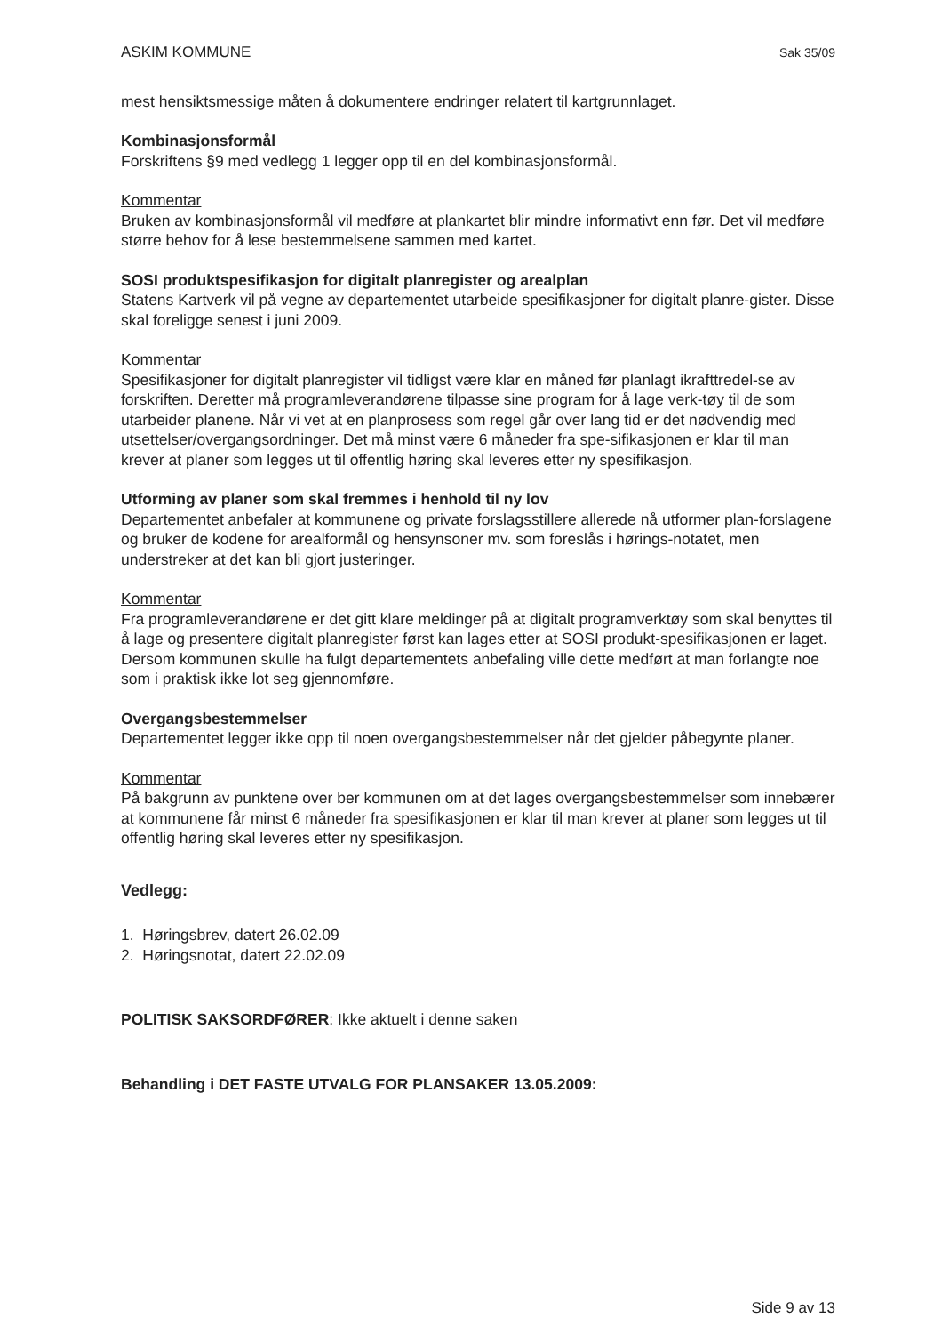ASKIM KOMMUNE Sak 35/09
mest hensiktsmessige måten å dokumentere endringer relatert til kartgrunnlaget.
Kombinasjonsformål
Forskriftens §9 med vedlegg 1 legger opp til en del kombinasjonsformål.
Kommentar
Bruken av kombinasjonsformål vil medføre at plankartet blir mindre informativt enn før. Det vil medføre større behov for å lese bestemmelsene sammen med kartet.
SOSI produktspesifikasjon for digitalt planregister og arealplan
Statens Kartverk vil på vegne av departementet utarbeide spesifikasjoner for digitalt planre-gister. Disse skal foreligge senest i juni 2009.
Kommentar
Spesifikasjoner for digitalt planregister vil tidligst være klar en måned før planlagt ikrafttredel-se av forskriften. Deretter må programleverandørene tilpasse sine program for å lage verk-tøy til de som utarbeider planene. Når vi vet at en planprosess som regel går over lang tid er det nødvendig med utsettelser/overgangsordninger. Det må minst være 6 måneder fra spe-sifikasjonen er klar til man krever at planer som legges ut til offentlig høring skal leveres etter ny spesifikasjon.
Utforming av planer som skal fremmes i henhold til ny lov
Departementet anbefaler at kommunene og private forslagsstillere allerede nå utformer plan-forslagene og bruker de kodene for arealformål og hensynsoner mv. som foreslås i hørings-notatet, men understreker at det kan bli gjort justeringer.
Kommentar
Fra programleverandørene er det gitt klare meldinger på at digitalt programverktøy som skal benyttes til å lage og presentere digitalt planregister først kan lages etter at SOSI produkt-spesifikasjonen er laget. Dersom kommunen skulle ha fulgt departementets anbefaling ville dette medført at man forlangte noe som i praktisk ikke lot seg gjennomføre.
Overgangsbestemmelser
Departementet legger ikke opp til noen overgangsbestemmelser når det gjelder påbegynte planer.
Kommentar
På bakgrunn av punktene over ber kommunen om at det lages overgangsbestemmelser som innebærer at kommunene får minst 6 måneder fra spesifikasjonen er klar til man krever at planer som legges ut til offentlig høring skal leveres etter ny spesifikasjon.
Vedlegg:
1. Høringsbrev, datert 26.02.09
2. Høringsnotat, datert 22.02.09
POLITISK SAKSORDFØRER: Ikke aktuelt i denne saken
Behandling i DET FASTE UTVALG FOR PLANSAKER 13.05.2009:
Side 9 av 13